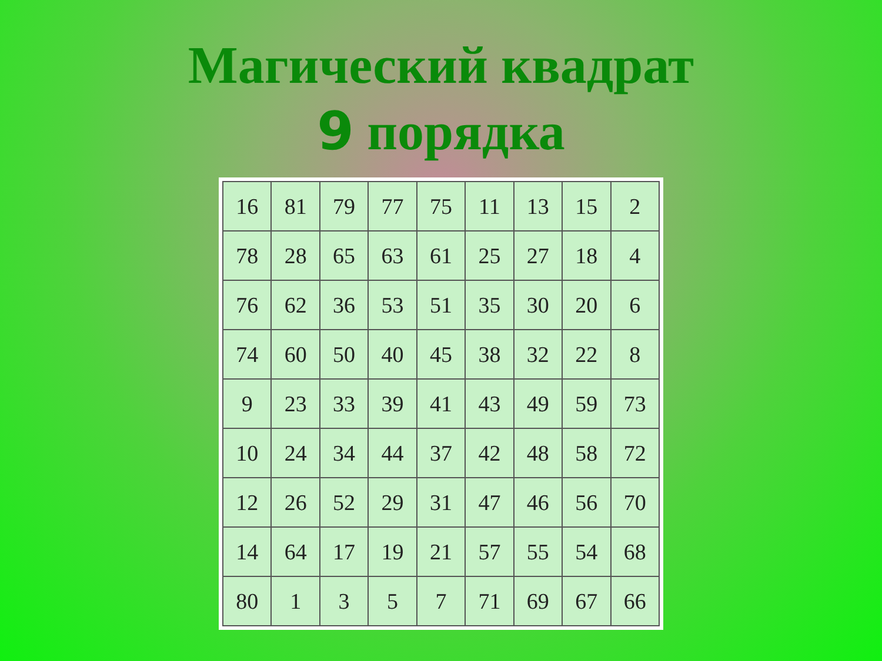Магический квадрат
9 порядка
| 16 | 81 | 79 | 77 | 75 | 11 | 13 | 15 | 2 |
| 78 | 28 | 65 | 63 | 61 | 25 | 27 | 18 | 4 |
| 76 | 62 | 36 | 53 | 51 | 35 | 30 | 20 | 6 |
| 74 | 60 | 50 | 40 | 45 | 38 | 32 | 22 | 8 |
| 9 | 23 | 33 | 39 | 41 | 43 | 49 | 59 | 73 |
| 10 | 24 | 34 | 44 | 37 | 42 | 48 | 58 | 72 |
| 12 | 26 | 52 | 29 | 31 | 47 | 46 | 56 | 70 |
| 14 | 64 | 17 | 19 | 21 | 57 | 55 | 54 | 68 |
| 80 | 1 | 3 | 5 | 7 | 71 | 69 | 67 | 66 |